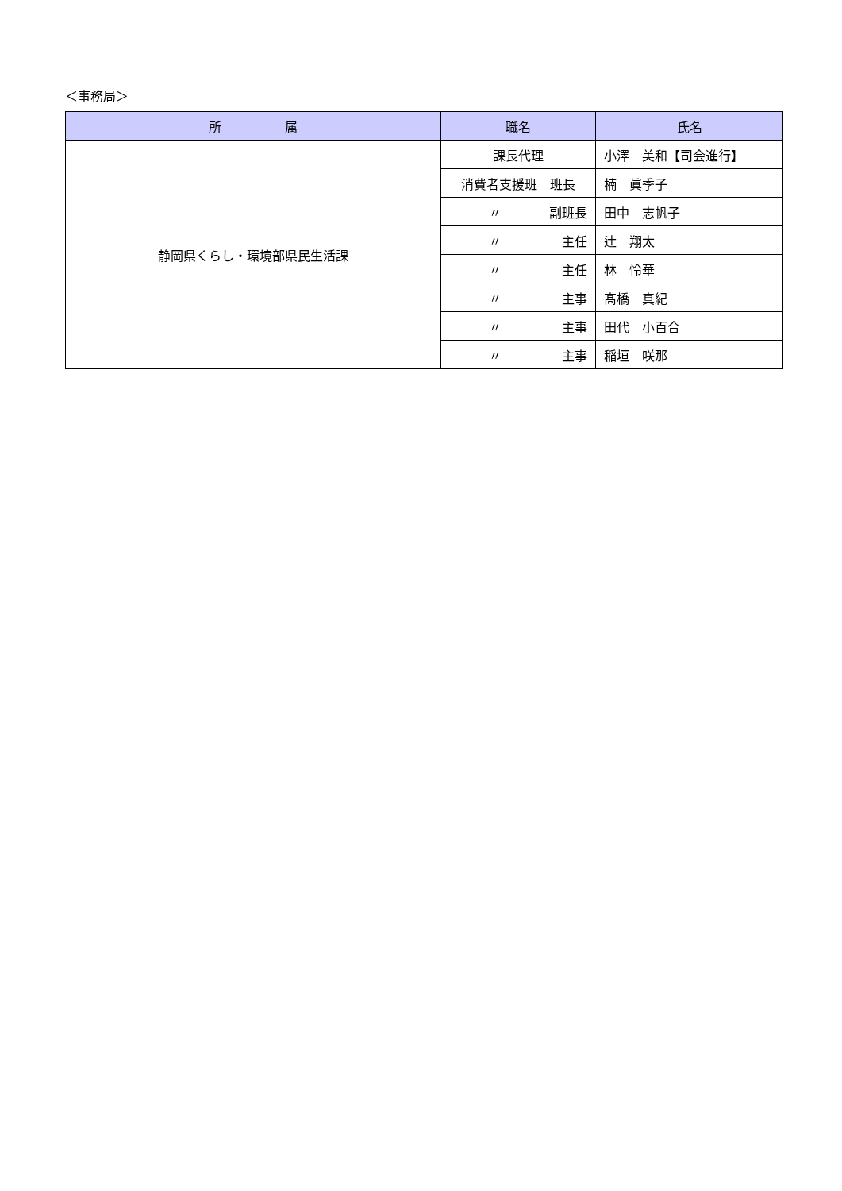＜事務局＞
| 所 属 | 職名 | 氏名 |
| --- | --- | --- |
| 静岡県くらし・環境部県民生活課 | 課長代理 | 小澤 美和【司会進行】 |
| | 消費者支援班 班長 | 楠 眞季子 |
| | 〃 副班長 | 田中 志帆子 |
| | 〃 主任 | 辻 翔太 |
| | 〃 主任 | 林 怜華 |
| | 〃 主事 | 髙橋 真紀 |
| | 〃 主事 | 田代 小百合 |
| | 〃 主事 | 稲垣 咲那 |